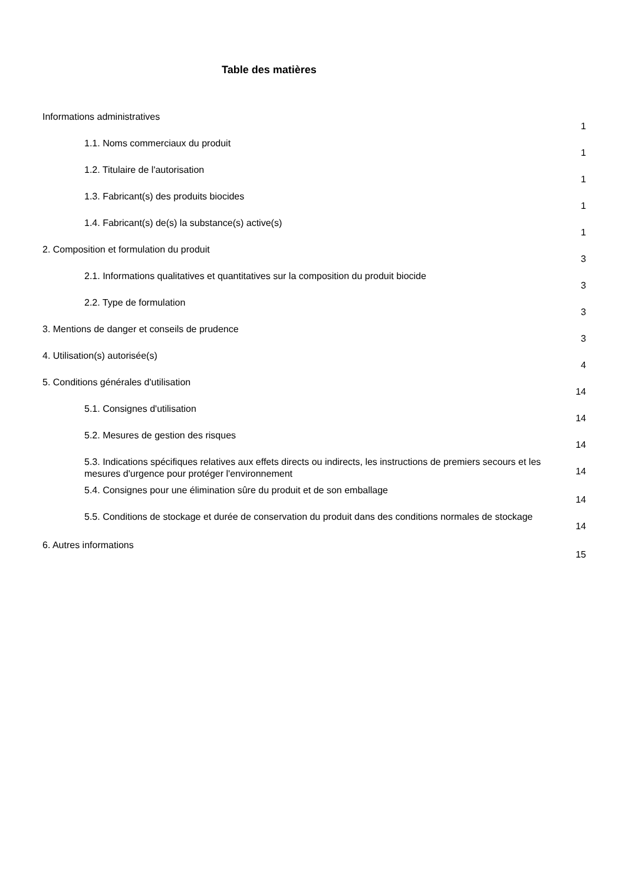Table des matières
Informations administratives 1
1.1. Noms commerciaux du produit 1
1.2. Titulaire de l'autorisation 1
1.3. Fabricant(s) des produits biocides 1
1.4. Fabricant(s) de(s) la substance(s) active(s) 1
2. Composition et formulation du produit 3
2.1. Informations qualitatives et quantitatives sur la composition du produit biocide 3
2.2. Type de formulation 3
3. Mentions de danger et conseils de prudence 3
4. Utilisation(s) autorisée(s) 4
5. Conditions générales d'utilisation 14
5.1. Consignes d'utilisation 14
5.2. Mesures de gestion des risques 14
5.3. Indications spécifiques relatives aux effets directs ou indirects, les instructions de premiers secours et les mesures d'urgence pour protéger l'environnement 14
5.4. Consignes pour une élimination sûre du produit et de son emballage 14
5.5. Conditions de stockage et durée de conservation du produit dans des conditions normales de stockage 14
6. Autres informations 15